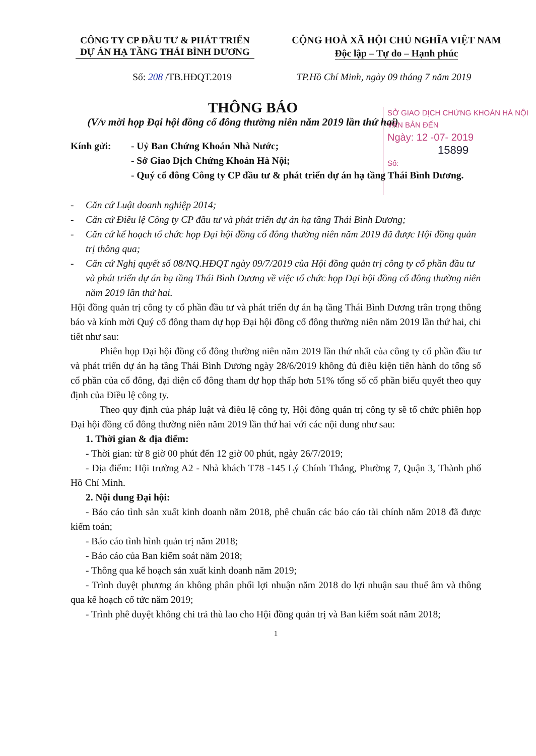CÔNG TY CP ĐẦU TƯ & PHÁT TRIỂN
DỰ ÁN HẠ TẦNG THÁI BÌNH DƯƠNG
CỘNG HOÀ XÃ HỘI CHỦ NGHĨA VIỆT NAM
Độc lập – Tự do – Hạnh phúc
Số: 208 /TB.HĐQT.2019 TP.Hồ Chí Minh, ngày 09 tháng 7 năm 2019
SỞ GIAO DỊCH CHỨNG KHOÁN HÀ NỘI
VĂN BẢN ĐẾN
Ngày: 12 -07- 2019
15899
Số:
THÔNG BÁO
(V/v mời họp Đại hội đồng cổ đông thường niên năm 2019 lần thứ hai)
Kính gửi: - Uỷ Ban Chứng Khoán Nhà Nước;
- Sở Giao Dịch Chứng Khoán Hà Nội;
- Quý cổ đông Công ty CP đầu tư & phát triển dự án hạ tầng Thái Bình Dương.
- Căn cứ Luật doanh nghiệp 2014;
- Căn cứ Điều lệ Công ty CP đầu tư và phát triển dự án hạ tầng Thái Bình Dương;
- Căn cứ kế hoạch tổ chức họp Đại hội đồng cổ đông thường niên năm 2019 đã được Hội đồng quản trị thông qua;
- Căn cứ Nghị quyết số 08/NQ.HĐQT ngày 09/7/2019 của Hội đồng quản trị công ty cổ phần đầu tư và phát triển dự án hạ tầng Thái Bình Dương về việc tổ chức họp Đại hội đồng cổ đông thường niên năm 2019 lần thứ hai.
Hội đồng quản trị công ty cổ phần đầu tư và phát triển dự án hạ tầng Thái Bình Dương trân trọng thông báo và kính mời Quý cổ đông tham dự họp Đại hội đồng cổ đông thường niên năm 2019 lần thứ hai, chi tiết như sau:
Phiên họp Đại hội đồng cổ đông thường niên năm 2019 lần thứ nhất của công ty cổ phần đầu tư và phát triển dự án hạ tầng Thái Bình Dương ngày 28/6/2019 không đủ điều kiện tiến hành do tổng số cổ phần của cổ đông, đại diện cổ đông tham dự họp thấp hơn 51% tổng số cổ phần biểu quyết theo quy định của Điều lệ công ty.
Theo quy định của pháp luật và điều lệ công ty, Hội đồng quản trị công ty sẽ tổ chức phiên họp Đại hội đồng cổ đông thường niên năm 2019 lần thứ hai với các nội dung như sau:
1. Thời gian & địa điểm:
- Thời gian: từ 8 giờ 00 phút đến 12 giờ 00 phút, ngày 26/7/2019;
- Địa điểm: Hội trường A2 - Nhà khách T78 -145 Lý Chính Thắng, Phường 7, Quận 3, Thành phố Hồ Chí Minh.
2. Nội dung Đại hội:
- Báo cáo tình sản xuất kinh doanh năm 2018, phê chuẩn các báo cáo tài chính năm 2018 đã được kiểm toán;
- Báo cáo tình hình quản trị năm 2018;
- Báo cáo của Ban kiểm soát năm 2018;
- Thông qua kế hoạch sản xuất kinh doanh năm 2019;
- Trình duyệt phương án không phân phối lợi nhuận năm 2018 do lợi nhuận sau thuế âm và thông qua kế hoạch cổ tức năm 2019;
- Trình phê duyệt không chi trả thù lao cho Hội đồng quản trị và Ban kiểm soát năm 2018;
1